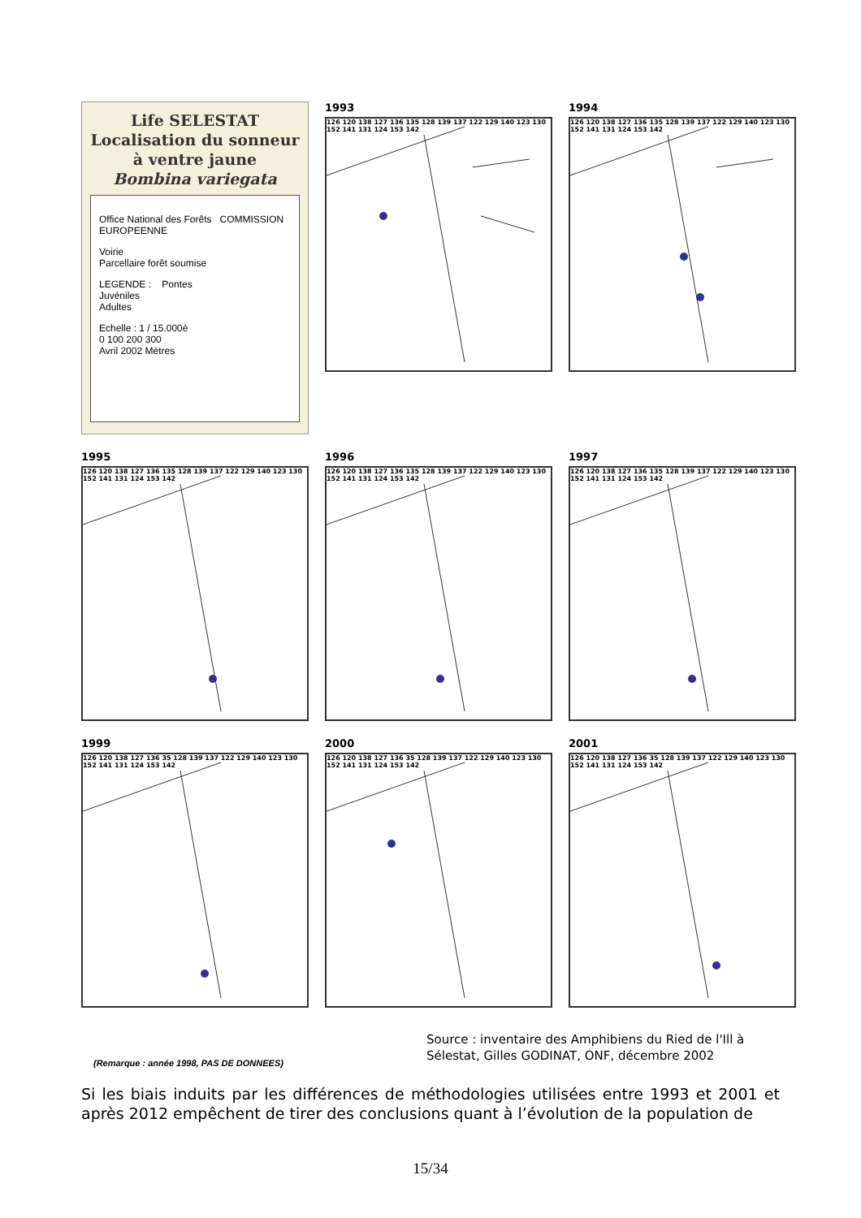Life SELESTAT
Localisation du sonneur
à ventre jaune
Bombina variegata
Office National des Forêts COMMISSION EUROPEENNE
Voirie
Parcellaire forêt soumise
LEGENDE : Pontes
Juvéniles
Adultes
Echelle : 1 / 15.000è
0 100 200 300
Avril 2002 Mètres
1993
126 120 138 127 136 135 128 139 137 122 129 140 123 130 152 141 131 124 153 142
1994
126 120 138 127 136 135 128 139 137 122 129 140 123 130 152 141 131 124 153 142
1995
126 120 138 127 136 135 128 139 137 122 129 140 123 130 152 141 131 124 153 142
1996
126 120 138 127 136 135 128 139 137 122 129 140 123 130 152 141 131 124 153 142
1997
126 120 138 127 136 135 128 139 137 122 129 140 123 130 152 141 131 124 153 142
1999
126 120 138 127 136 35 128 139 137 122 129 140 123 130 152 141 131 124 153 142
2000
126 120 138 127 136 35 128 139 137 122 129 140 123 130 152 141 131 124 153 142
2001
126 120 138 127 136 35 128 139 137 122 129 140 123 130 152 141 131 124 153 142
Source : inventaire des Amphibiens du Ried de l'Ill à
Sélestat, Gilles GODINAT, ONF, décembre 2002
(Remarque : année 1998, PAS DE DONNEES)
Si les biais induits par les différences de méthodologies utilisées entre 1993 et 2001 et après 2012 empêchent de tirer des conclusions quant à l’évolution de la population de
15/34